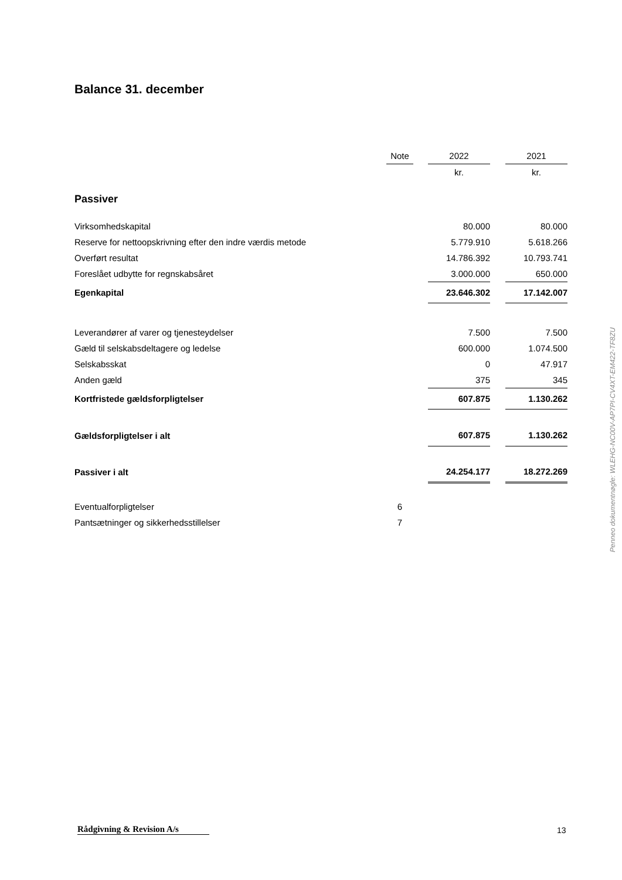Balance 31. december
| | Note | | 2022 | | 2021 |
| --- | --- | --- | --- | --- | --- |
| | | | kr. | | kr. |
| Passiver | | | | | |
| Virksomhedskapital | | | 80.000 | | 80.000 |
| Reserve for nettoopskrivning efter den indre værdis metode | | | 5.779.910 | | 5.618.266 |
| Overført resultat | | | 14.786.392 | | 10.793.741 |
| Foreslået udbytte for regnskabsåret | | | 3.000.000 | | 650.000 |
| Egenkapital | | | 23.646.302 | | 17.142.007 |
| Leverandører af varer og tjenesteydelser | | | 7.500 | | 7.500 |
| Gæld til selskabsdeltagere og ledelse | | | 600.000 | | 1.074.500 |
| Selskabsskat | | | 0 | | 47.917 |
| Anden gæld | | | 375 | | 345 |
| Kortfristede gældsforpligtelser | | | 607.875 | | 1.130.262 |
| Gældsforpligtelser i alt | | | 607.875 | | 1.130.262 |
| Passiver i alt | | | 24.254.177 | | 18.272.269 |
| Eventualforpligtelser | 6 | | | | |
| Pantsætninger og sikkerhedsstillelser | 7 | | | | |
Penneo dokumentnøgle: WLEHG-NC00V-AP7PI-CV4XT-EM422-TF8ZU
Rådgivning & Revision A/s 13